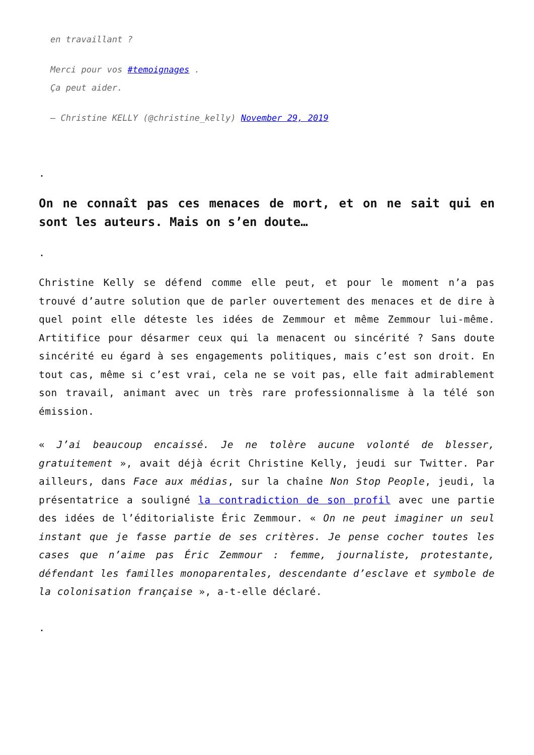en travaillant ?
Merci pour vos #temoignages .
Ça peut aider.
— Christine KELLY (@christine_kelly) November 29, 2019
.
On ne connaît pas ces menaces de mort, et on ne sait qui en sont les auteurs. Mais on s’en doute…
.
Christine Kelly se défend comme elle peut, et pour le moment n’a pas trouvé d’autre solution que de parler ouvertement des menaces et de dire à quel point elle déteste les idées de Zemmour et même Zemmour lui-même. Artitifice pour désarmer ceux qui la menacent ou sincérité ? Sans doute sincérité eu égard à ses engagements politiques, mais c’est son droit. En tout cas, même si c’est vrai, cela ne se voit pas, elle fait admirablement son travail, animant avec un très rare professionnalisme à la télé son émission.
« J’ai beaucoup encaissé. Je ne tolère aucune volonté de blesser, gratuitement », avait déjà écrit Christine Kelly, jeudi sur Twitter. Par ailleurs, dans Face aux médias, sur la chaîne Non Stop People, jeudi, la présentatrice a souligné la contradiction de son profil avec une partie des idées de l’éditorialiste Éric Zemmour. « On ne peut imaginer un seul instant que je fasse partie de ses critères. Je pense cocher toutes les cases que n’aime pas Éric Zemmour : femme, journaliste, protestante, défendant les familles monoparentales, descendante d’esclave et symbole de la colonisation française », a-t-elle déclaré.
.